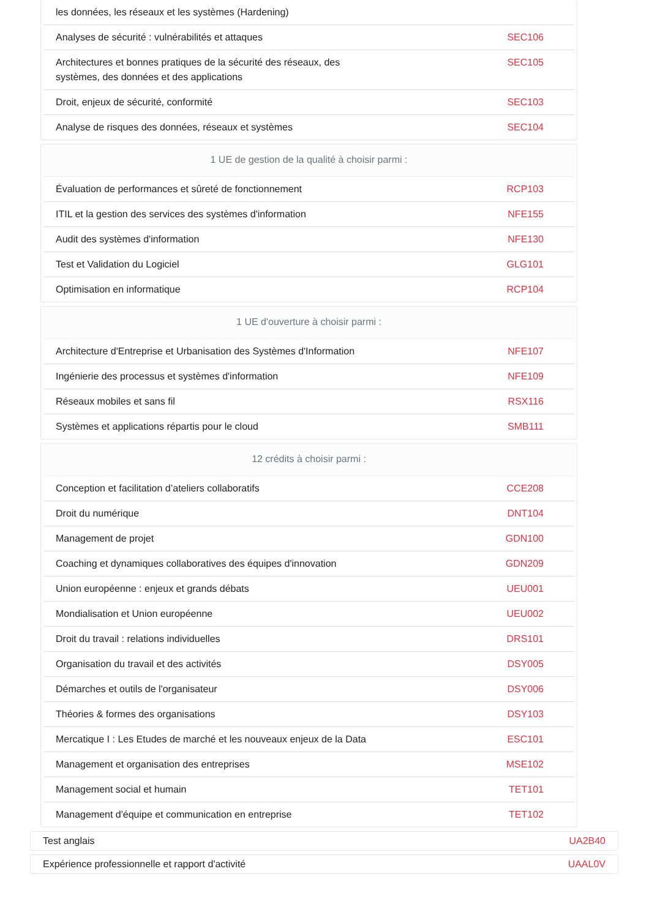| les données, les réseaux et les systèmes (Hardening) | |
| Analyses de sécurité : vulnérabilités et attaques | SEC106 |
| Architectures et bonnes pratiques de la sécurité des réseaux, des systèmes, des données et des applications | SEC105 |
| Droit, enjeux de sécurité, conformité | SEC103 |
| Analyse de risques des données, réseaux et systèmes | SEC104 |
| 1 UE de gestion de la qualité à choisir parmi : | |
| --- | --- |
| Évaluation de performances et sûreté de fonctionnement | RCP103 |
| ITIL et la gestion des services des systèmes d'information | NFE155 |
| Audit des systèmes d'information | NFE130 |
| Test et Validation du Logiciel | GLG101 |
| Optimisation en informatique | RCP104 |
| 1 UE d'ouverture à choisir parmi : | |
| --- | --- |
| Architecture d'Entreprise et Urbanisation des Systèmes d'Information | NFE107 |
| Ingénierie des processus et systèmes d'information | NFE109 |
| Réseaux mobiles et sans fil | RSX116 |
| Systèmes et applications répartis pour le cloud | SMB111 |
| 12 crédits à choisir parmi : | |
| --- | --- |
| Conception et facilitation d’ateliers collaboratifs | CCE208 |
| Droit du numérique | DNT104 |
| Management de projet | GDN100 |
| Coaching et dynamiques collaboratives des équipes d'innovation | GDN209 |
| Union européenne : enjeux et grands débats | UEU001 |
| Mondialisation et Union européenne | UEU002 |
| Droit du travail : relations individuelles | DRS101 |
| Organisation du travail et des activités | DSY005 |
| Démarches et outils de l'organisateur | DSY006 |
| Théories & formes des organisations | DSY103 |
| Mercatique I : Les Etudes de marché et les nouveaux enjeux de la Data | ESC101 |
| Management et organisation des entreprises | MSE102 |
| Management social et humain | TET101 |
| Management d'équipe et communication en entreprise | TET102 |
Test anglais UA2B40
Expérience professionnelle et rapport d'activité UAAL0V